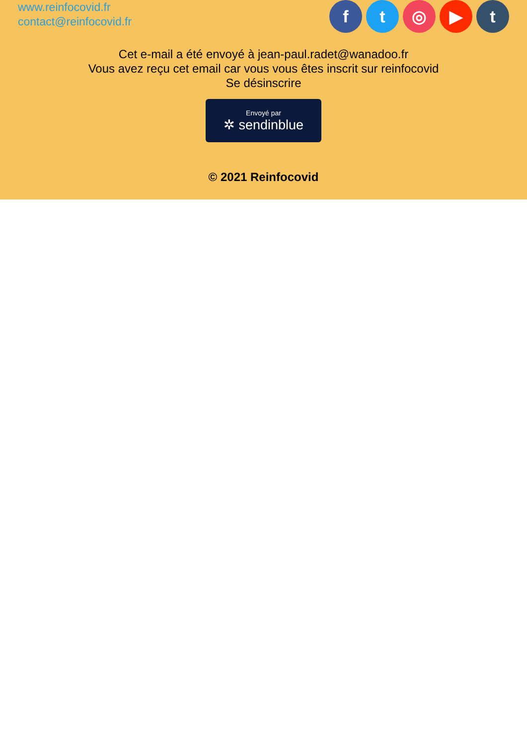www.reinfocovid.fr
contact@reinfocovid.fr
f t ◎ ▶ t
Cet e-mail a été envoyé à jean-paul.radet@wanadoo.fr
Vous avez reçu cet email car vous vous êtes inscrit sur reinfocovid
Se désinscrire
Envoyé par
✲ sendinblue
© 2021 Reinfocovid